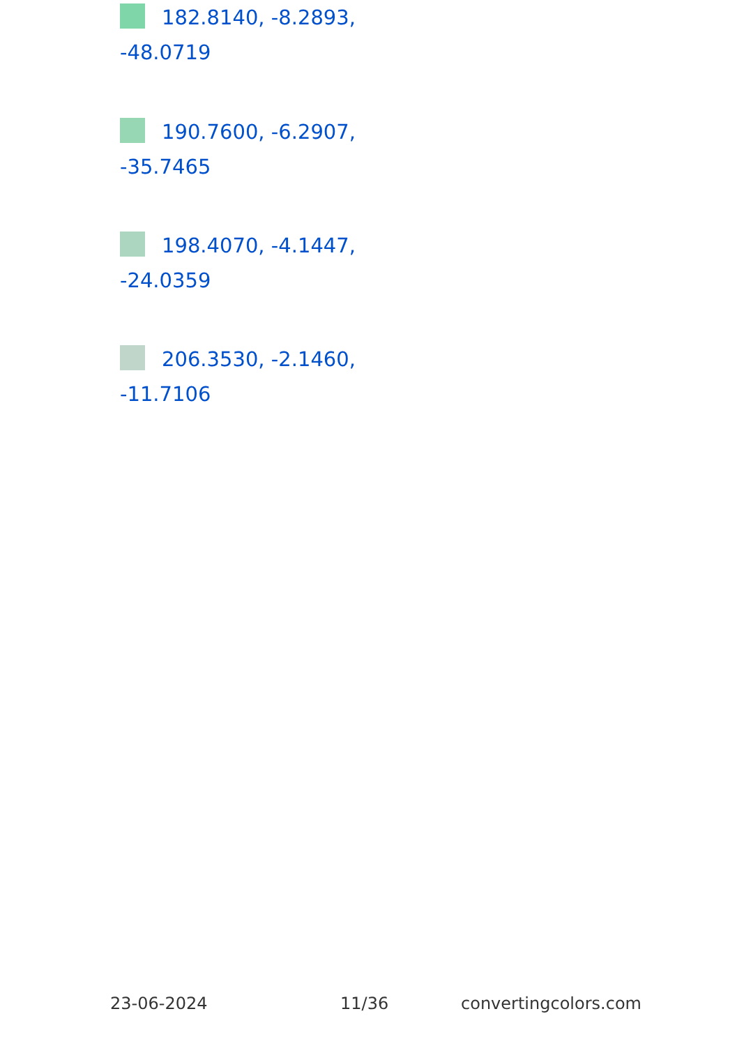182.8140, -8.2893, -48.0719
190.7600, -6.2907, -35.7465
198.4070, -4.1447, -24.0359
206.3530, -2.1460, -11.7106
23-06-2024 11/36 convertingcolors.com